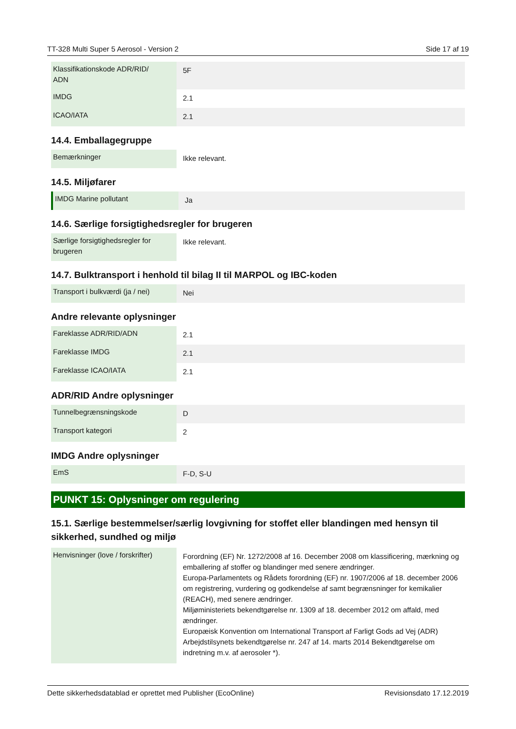TT-328 Multi Super 5 Aerosol - Version 2 Side 17 af 19
| Klassifikationskode ADR/RID/ ADN | 5F |
| IMDG | 2.1 |
| ICAO/IATA | 2.1 |
14.4. Emballagegruppe
| Bemærkninger | Ikke relevant. |
14.5. Miljøfarer
| IMDG Marine pollutant | Ja |
14.6. Særlige forsigtighedsregler for brugeren
| Særlige forsigtighedsregler for brugeren | Ikke relevant. |
14.7. Bulktransport i henhold til bilag II til MARPOL og IBC-koden
| Transport i bulkværdi (ja / nei) | Nei |
Andre relevante oplysninger
| Fareklasse ADR/RID/ADN | 2.1 |
| Fareklasse IMDG | 2.1 |
| Fareklasse ICAO/IATA | 2.1 |
ADR/RID Andre oplysninger
| Tunnelbegrænsningskode | D |
| Transport kategori | 2 |
IMDG Andre oplysninger
| EmS | F-D, S-U |
PUNKT 15: Oplysninger om regulering
15.1. Særlige bestemmelser/særlig lovgivning for stoffet eller blandingen med hensyn til sikkerhed, sundhed og miljø
| Henvisninger (love / forskrifter) | Forordning (EF) Nr. 1272/2008 af 16. December 2008 om klassificering, mærkning og emballering af stoffer og blandinger med senere ændringer. Europa-Parlamentets og Rådets forordning (EF) nr. 1907/2006 af 18. december 2006 om registrering, vurdering og godkendelse af samt begrænsninger for kemikalier (REACH), med senere ændringer. Miljøministeriets bekendtgørelse nr. 1309 af 18. december 2012 om affald, med ændringer. Europæisk Konvention om International Transport af Farligt Gods ad Vej (ADR) Arbejdstilsynets bekendtgørelse nr. 247 af 14. marts 2014 Bekendtgørelse om indretning m.v. af aerosoler *). |
Dette sikkerhedsdatablad er oprettet med Publisher (EcoOnline) Revisionsdato 17.12.2019